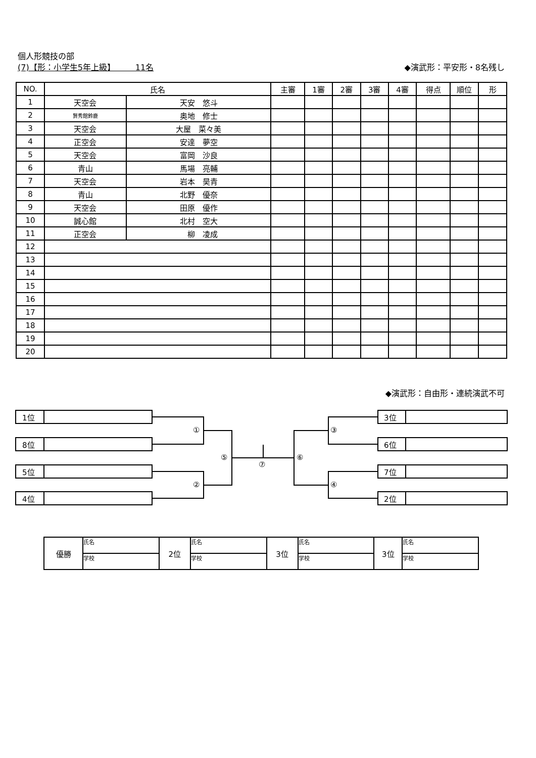個人形競技の部
(7)【形：小学生5年上級】　　　11名 ◆演武形：平安形・8名残し
| NO. | 氏名 | | 主審 | 1審 | 2審 | 3審 | 4審 | 得点 | 順位 | 形 |
| --- | --- | --- | --- | --- | --- | --- | --- | --- | --- | --- |
| 1 | 天空会 | 天安 悠斗 | | | | | | | | |
| 2 | 賢秀館鈴鹿 | 奥地 修士 | | | | | | | | |
| 3 | 天空会 | 大屋 菜々美 | | | | | | | | |
| 4 | 正空会 | 安達 夢空 | | | | | | | | |
| 5 | 天空会 | 富岡 沙良 | | | | | | | | |
| 6 | 青山 | 馬場 亮輔 | | | | | | | | |
| 7 | 天空会 | 岩本 昊青 | | | | | | | | |
| 8 | 青山 | 北野 優奈 | | | | | | | | |
| 9 | 天空会 | 田原 優作 | | | | | | | | |
| 10 | 誠心館 | 北村 空大 | | | | | | | | |
| 11 | 正空会 | 柳 凌成 | | | | | | | | |
| 12 | | | | | | | | | | |
| 13 | | | | | | | | | | |
| 14 | | | | | | | | | | |
| 15 | | | | | | | | | | |
| 16 | | | | | | | | | | |
| 17 | | | | | | | | | | |
| 18 | | | | | | | | | | |
| 19 | | | | | | | | | | |
| 20 | | | | | | | | | | |
◆演武形：自由形・連続演武不可
1位
8位
5位
4位
3位
6位
7位
2位
①
②
③
④
⑤ ⑥
⑦
| 優勝 | 氏名 | 2位 | 氏名 | 3位 | 氏名 | 3位 | 氏名 |
| | 学校 | | 学校 | | 学校 | | 学校 |